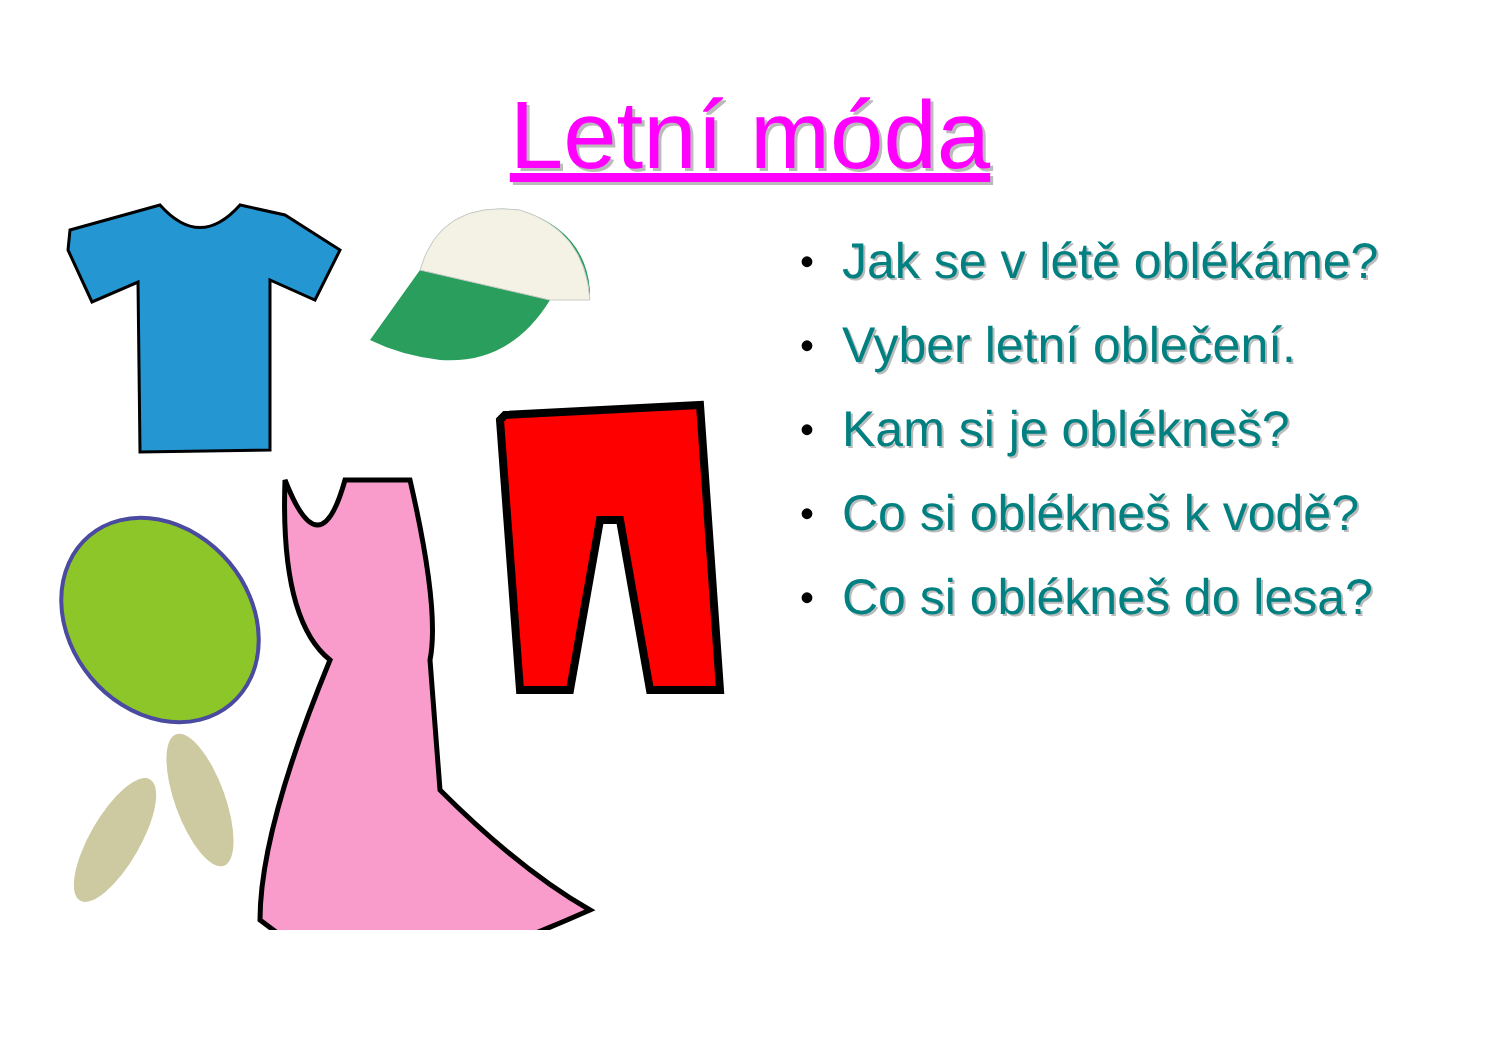Letní móda
• Jak se v létě oblékáme?
• Vyber letní oblečení.
• Kam si je oblékneš?
• Co si oblékneš k vodě?
• Co si oblékneš do lesa?